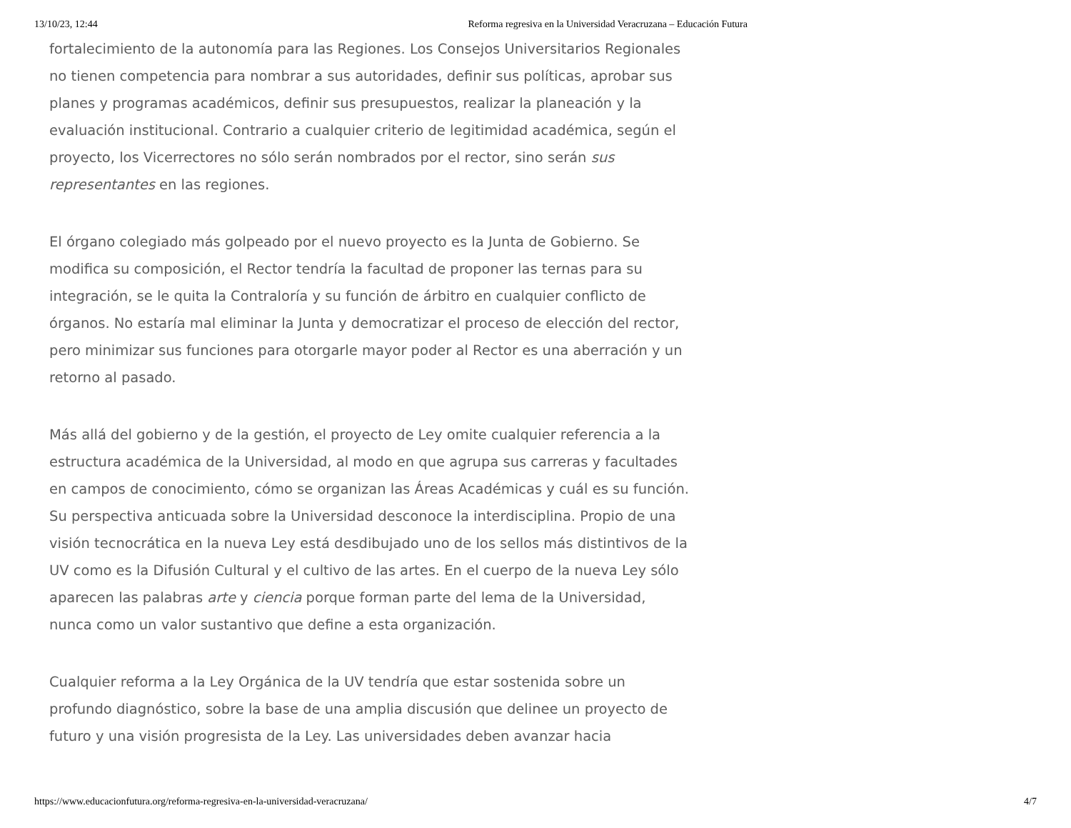13/10/23, 12:44 Reforma regresiva en la Universidad Veracruzana – Educación Futura
fortalecimiento de la autonomía para las Regiones. Los Consejos Universitarios Regionales no tienen competencia para nombrar a sus autoridades, definir sus políticas, aprobar sus planes y programas académicos, definir sus presupuestos, realizar la planeación y la evaluación institucional. Contrario a cualquier criterio de legitimidad académica, según el proyecto, los Vicerrectores no sólo serán nombrados por el rector, sino serán sus representantes en las regiones.
El órgano colegiado más golpeado por el nuevo proyecto es la Junta de Gobierno. Se modifica su composición, el Rector tendría la facultad de proponer las ternas para su integración, se le quita la Contraloría y su función de árbitro en cualquier conflicto de órganos. No estaría mal eliminar la Junta y democratizar el proceso de elección del rector, pero minimizar sus funciones para otorgarle mayor poder al Rector es una aberración y un retorno al pasado.
Más allá del gobierno y de la gestión, el proyecto de Ley omite cualquier referencia a la estructura académica de la Universidad, al modo en que agrupa sus carreras y facultades en campos de conocimiento, cómo se organizan las Áreas Académicas y cuál es su función. Su perspectiva anticuada sobre la Universidad desconoce la interdisciplina. Propio de una visión tecnocrática en la nueva Ley está desdibujado uno de los sellos más distintivos de la UV como es la Difusión Cultural y el cultivo de las artes. En el cuerpo de la nueva Ley sólo aparecen las palabras arte y ciencia porque forman parte del lema de la Universidad, nunca como un valor sustantivo que define a esta organización.
Cualquier reforma a la Ley Orgánica de la UV tendría que estar sostenida sobre un profundo diagnóstico, sobre la base de una amplia discusión que delinee un proyecto de futuro y una visión progresista de la Ley. Las universidades deben avanzar hacia
https://www.educacionfutura.org/reforma-regresiva-en-la-universidad-veracruzana/ 4/7